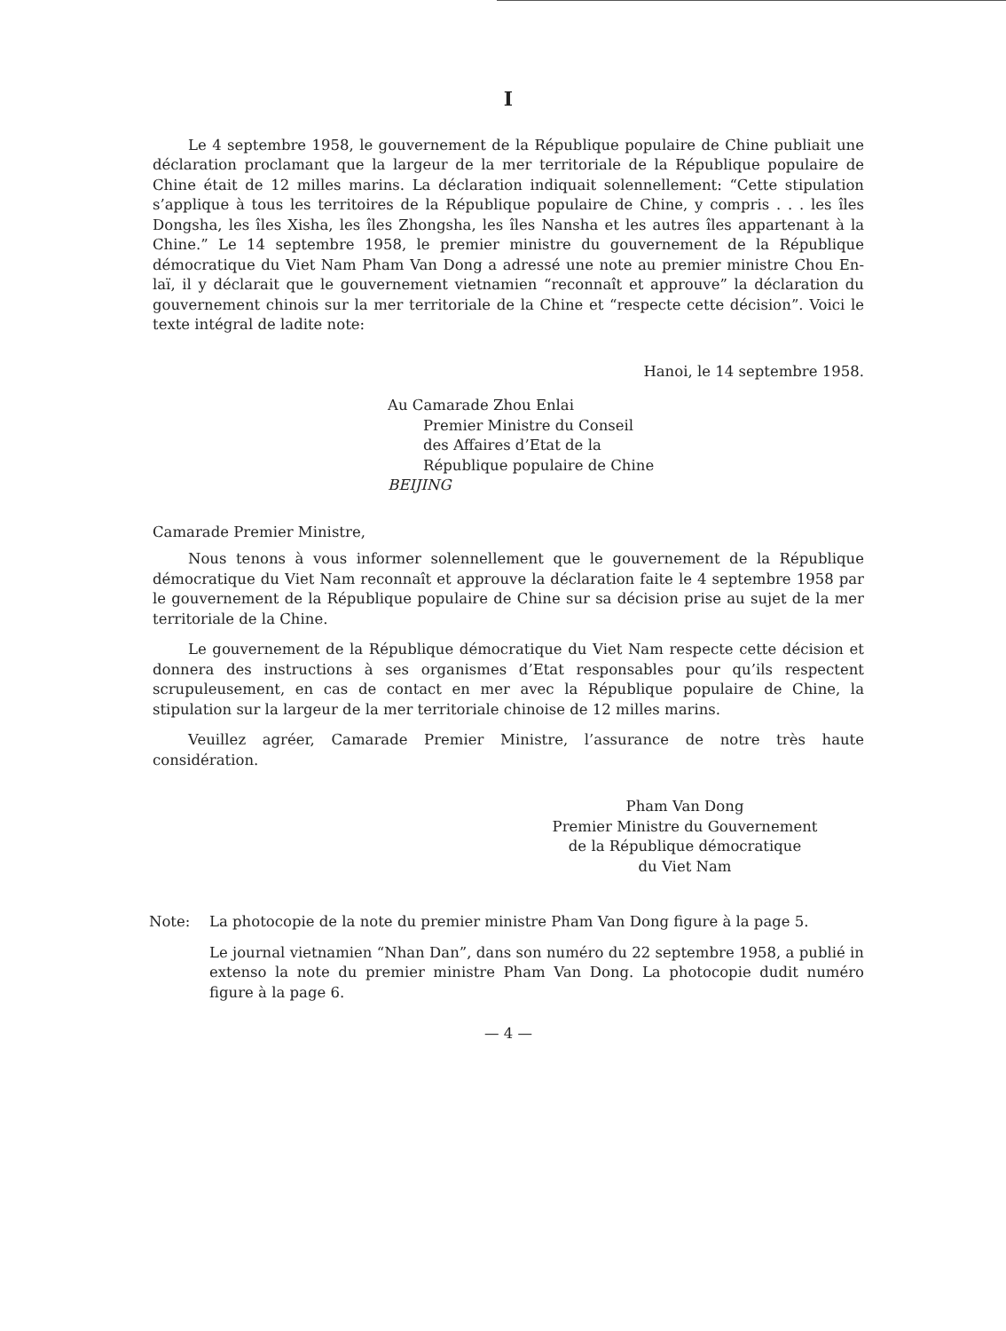I
Le 4 septembre 1958, le gouvernement de la République populaire de Chine publiait une déclaration proclamant que la largeur de la mer territoriale de la République populaire de Chine était de 12 milles marins. La déclaration indiquait solennellement: “Cette stipulation s’applique à tous les territoires de la République populaire de Chine, y compris . . . les îles Dongsha, les îles Xisha, les îles Zhongsha, les îles Nansha et les autres îles appartenant à la Chine.” Le 14 septembre 1958, le premier ministre du gouvernement de la République démocratique du Viet Nam Pham Van Dong a adressé une note au premier ministre Chou En-laï, il y déclarait que le gouvernement vietnamien “reconnaît et approuve” la déclaration du gouvernement chinois sur la mer territoriale de la Chine et “respecte cette décision”. Voici le texte intégral de ladite note:
Hanoi, le 14 septembre 1958.
Au Camarade Zhou Enlai
Premier Ministre du Conseil
des Affaires d’Etat de la
République populaire de Chine
BEIJING
Camarade Premier Ministre,
Nous tenons à vous informer solennellement que le gouvernement de la République démocratique du Viet Nam reconnaît et approuve la déclaration faite le 4 septembre 1958 par le gouvernement de la République populaire de Chine sur sa décision prise au sujet de la mer territoriale de la Chine.
Le gouvernement de la République démocratique du Viet Nam respecte cette décision et donnera des instructions à ses organismes d’Etat responsables pour qu’ils respectent scrupuleusement, en cas de contact en mer avec la République populaire de Chine, la stipulation sur la largeur de la mer territoriale chinoise de 12 milles marins.
Veuillez agréer, Camarade Premier Ministre, l’assurance de notre très haute considération.
Pham Van Dong
Premier Ministre du Gouvernement
de la République démocratique
du Viet Nam
Note: La photocopie de la note du premier ministre Pham Van Dong figure à la page 5.
Le journal vietnamien “Nhan Dan”, dans son numéro du 22 septembre 1958, a publié in extenso la note du premier ministre Pham Van Dong. La photocopie dudit numéro figure à la page 6.
— 4 —